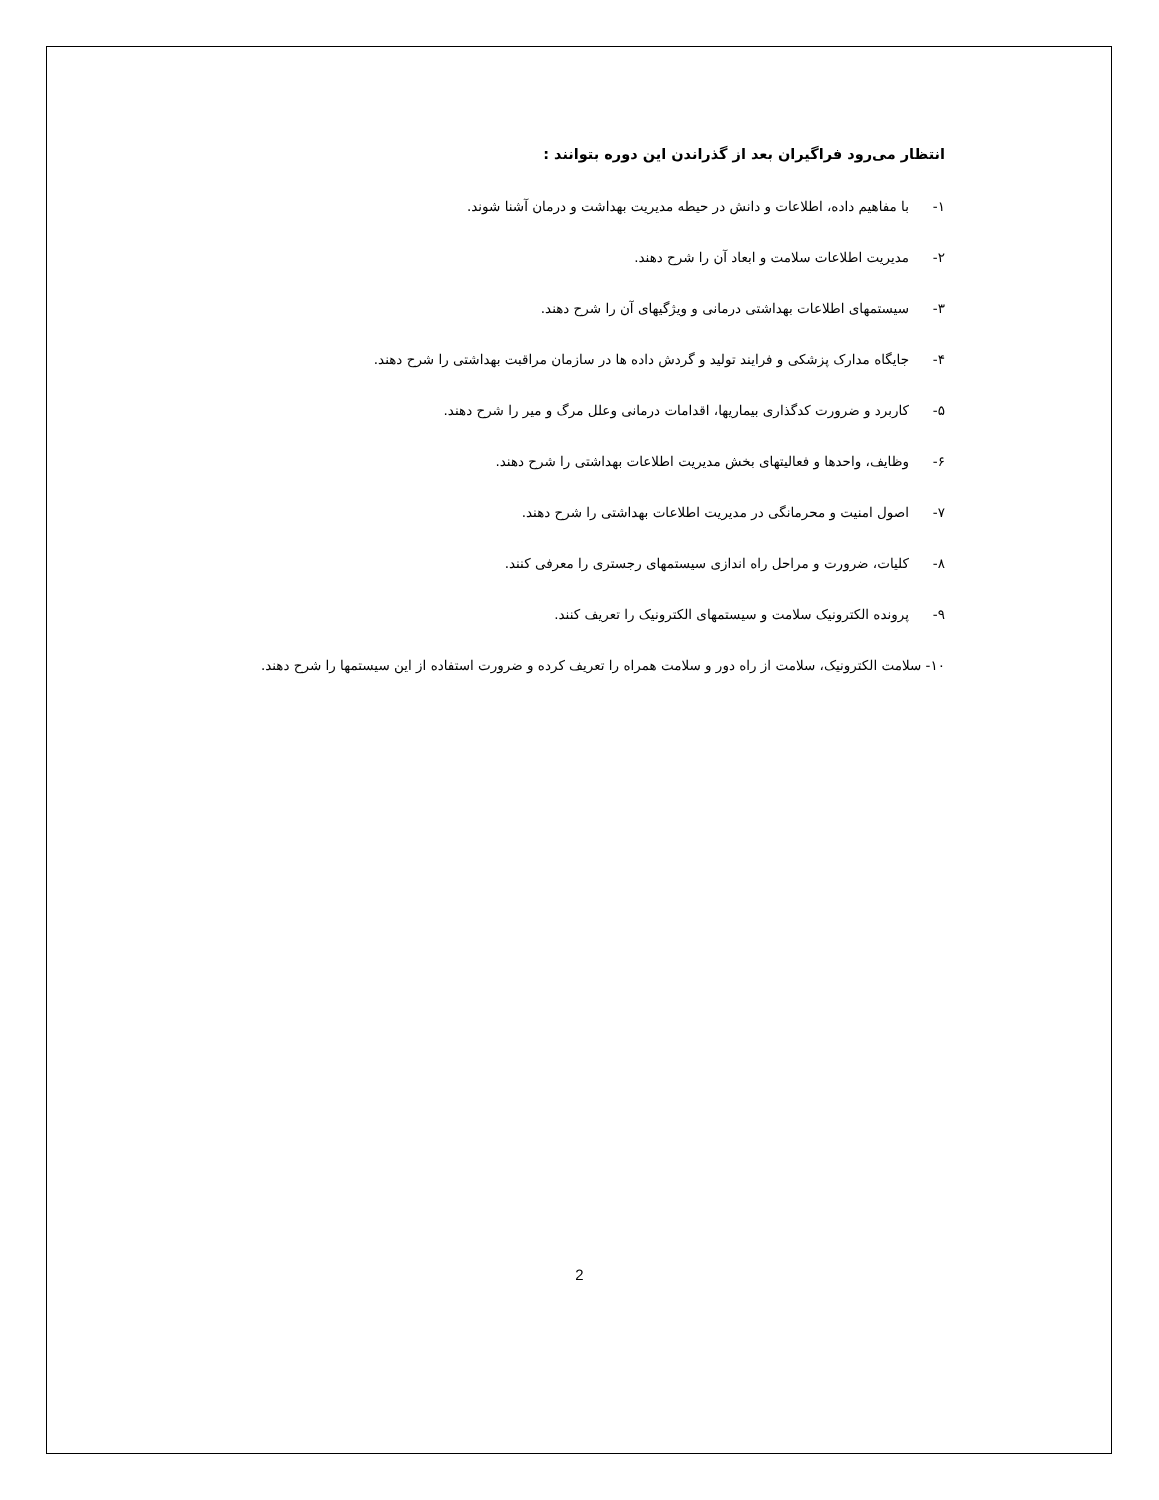انتظار می‌رود فراگیران بعد از گذراندن این دوره بتوانند :
۱- با مفاهیم داده، اطلاعات و دانش در حیطه مدیریت بهداشت و درمان آشنا شوند.
۲- مدیریت اطلاعات سلامت و ابعاد آن را شرح دهند.
۳- سیستمهای اطلاعات بهداشتی درمانی و ویژگیهای آن را شرح دهند.
۴- جایگاه مدارک پزشکی و فرایند تولید و گردش داده ها در سازمان مراقبت بهداشتی را شرح دهند.
۵- کاربرد و ضرورت کدگذاری بیماریها، اقدامات درمانی وعلل مرگ و میر را شرح دهند.
۶- وظایف، واحدها و فعالیتهای بخش مدیریت اطلاعات بهداشتی را شرح دهند.
۷- اصول امنیت و محرمانگی در مدیریت اطلاعات بهداشتی را شرح دهند.
۸- کلیات، ضرورت و مراحل راه اندازی سیستمهای رجستری را معرفی کنند.
۹- پرونده الکترونیک سلامت و سیستمهای الکترونیک را تعریف کنند.
۱۰- سلامت الکترونیک، سلامت از راه دور و سلامت همراه را تعریف کرده و ضرورت استفاده از این سیستمها را شرح دهند.
2